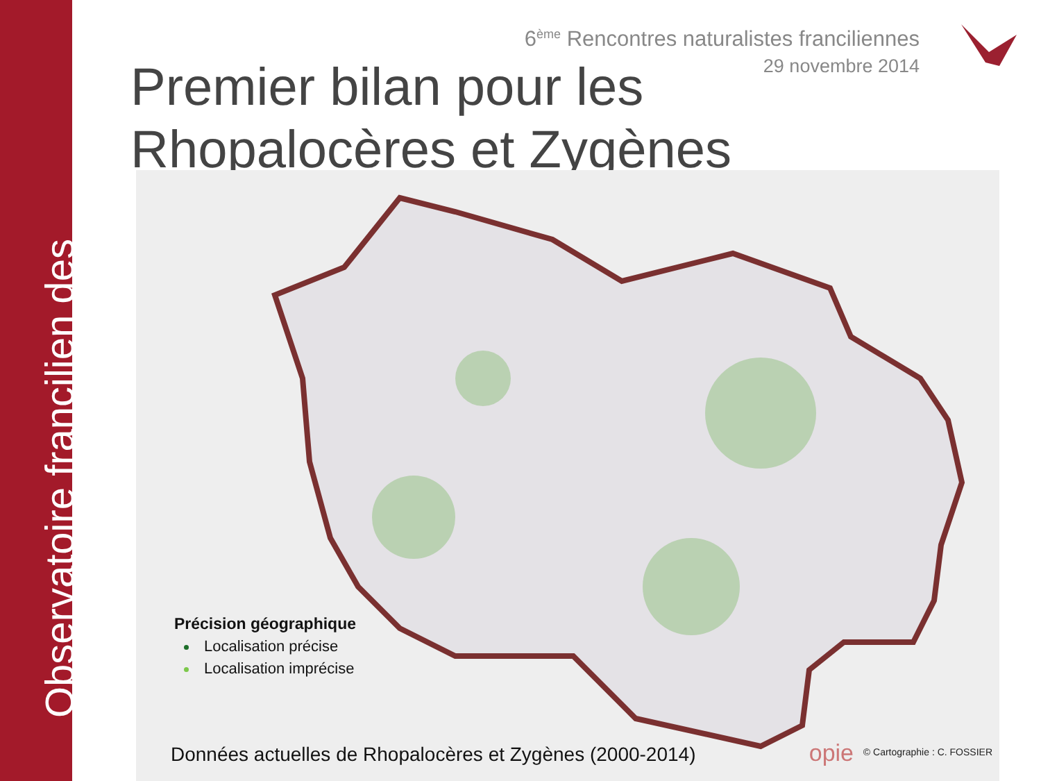Observatoire francilien des
6<sup>ème</sup> Rencontres naturalistes franciliennes
29 novembre 2014
Premier bilan pour les
Rhopalocères et Zygènes
Précision géographique
Localisation précise
Localisation imprécise
opie © Cartographie : C. FOSSIER
Données actuelles de Rhopalocères et Zygènes (2000-2014)